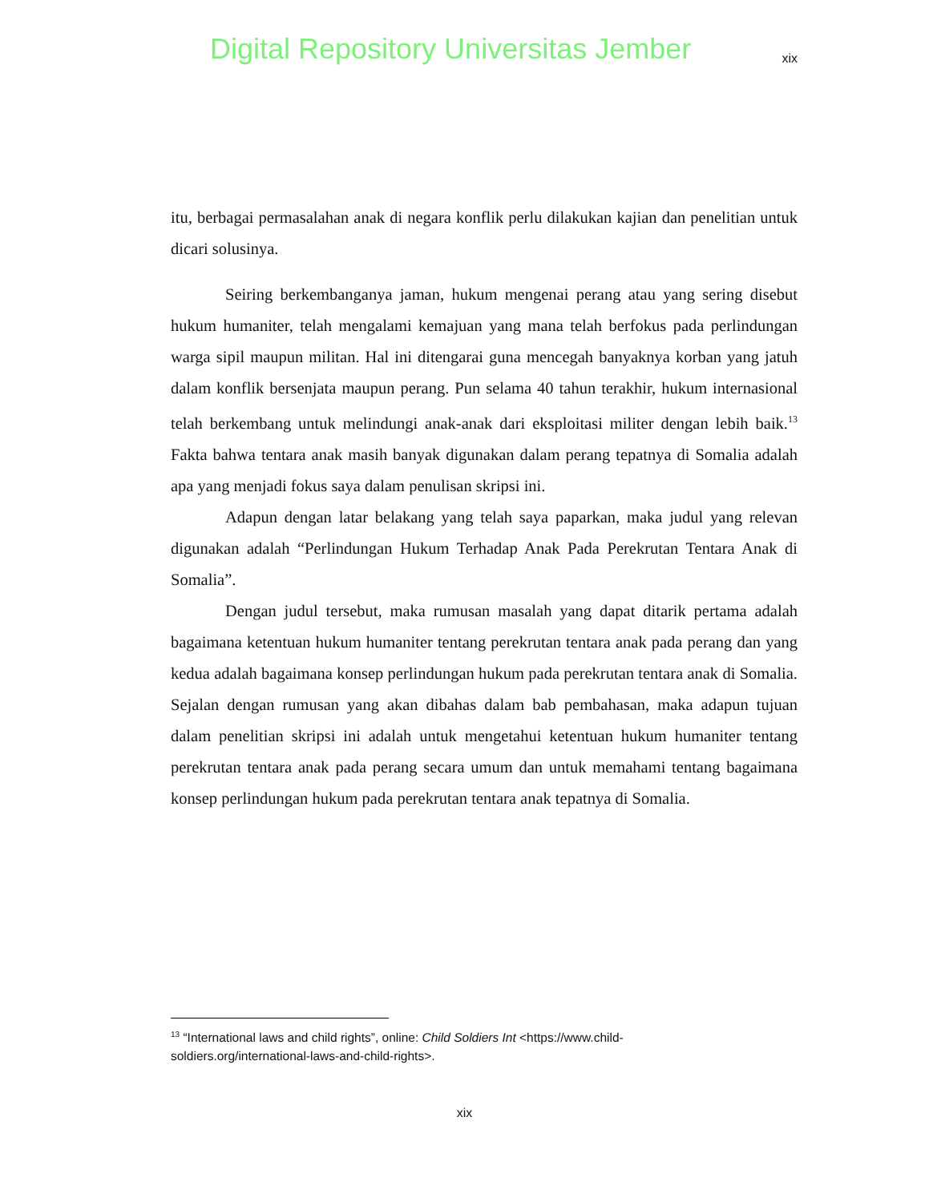Digital Repository Universitas Jember xix
itu, berbagai permasalahan anak di negara konflik perlu dilakukan kajian dan penelitian untuk dicari solusinya.
Seiring berkembanganya jaman, hukum mengenai perang atau yang sering disebut hukum humaniter, telah mengalami kemajuan yang mana telah berfokus pada perlindungan warga sipil maupun militan. Hal ini ditengarai guna mencegah banyaknya korban yang jatuh dalam konflik bersenjata maupun perang. Pun selama 40 tahun terakhir, hukum internasional telah berkembang untuk melindungi anak-anak dari eksploitasi militer dengan lebih baik.<sup>13</sup> Fakta bahwa tentara anak masih banyak digunakan dalam perang tepatnya di Somalia adalah apa yang menjadi fokus saya dalam penulisan skripsi ini.
Adapun dengan latar belakang yang telah saya paparkan, maka judul yang relevan digunakan adalah “Perlindungan Hukum Terhadap Anak Pada Perekrutan Tentara Anak di Somalia”.
Dengan judul tersebut, maka rumusan masalah yang dapat ditarik pertama adalah bagaimana ketentuan hukum humaniter tentang perekrutan tentara anak pada perang dan yang kedua adalah bagaimana konsep perlindungan hukum pada perekrutan tentara anak di Somalia. Sejalan dengan rumusan yang akan dibahas dalam bab pembahasan, maka adapun tujuan dalam penelitian skripsi ini adalah untuk mengetahui ketentuan hukum humaniter tentang perekrutan tentara anak pada perang secara umum dan untuk memahami tentang bagaimana konsep perlindungan hukum pada perekrutan tentara anak tepatnya di Somalia.
<sup>13</sup> “International laws and child rights”, online: Child Soldiers Int <https://www.child-soldiers.org/international-laws-and-child-rights>.
xix